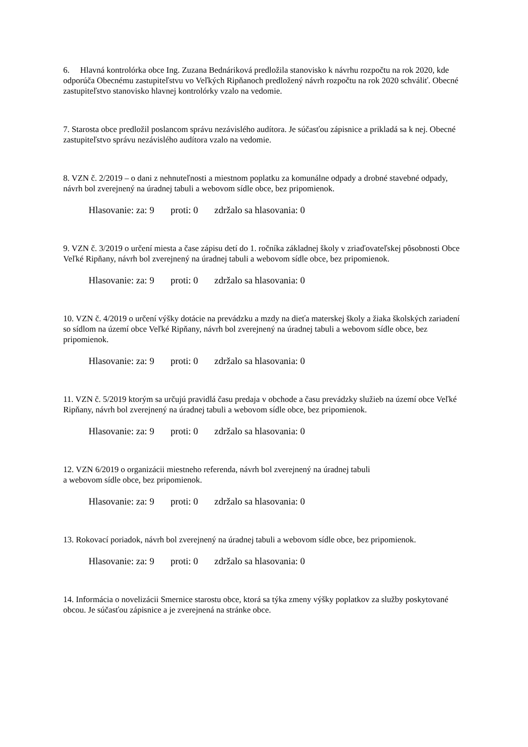6. Hlavná kontrolórka obce Ing. Zuzana Bednáriková predložila stanovisko k návrhu rozpočtu na rok 2020, kde odporúča Obecnému zastupiteľstvu vo Veľkých Ripňanoch predložený návrh rozpočtu na rok 2020 schváliť. Obecné zastupiteľstvo stanovisko hlavnej kontrolórky vzalo na vedomie.
7. Starosta obce predložil poslancom správu nezávislého audítora. Je súčasťou zápisnice a prikladá sa k nej. Obecné zastupiteľstvo správu nezávislého audítora vzalo na vedomie.
8. VZN č. 2/2019 – o dani z nehnuteľnosti a miestnom poplatku za komunálne odpady a drobné stavebné odpady, návrh bol zverejnený na úradnej tabuli a webovom sídle obce, bez pripomienok.
Hlasovanie: za: 9 proti: 0 zdržalo sa hlasovania: 0
9. VZN č. 3/2019 o určení miesta a čase zápisu detí do 1. ročníka základnej školy v zriaďovateľskej pôsobnosti Obce Veľké Ripňany, návrh bol zverejnený na úradnej tabuli a webovom sídle obce, bez pripomienok.
Hlasovanie: za: 9 proti: 0 zdržalo sa hlasovania: 0
10. VZN č. 4/2019 o určení výšky dotácie na prevádzku a mzdy na dieťa materskej školy a žiaka školských zariadení so sídlom na území obce Veľké Ripňany, návrh bol zverejnený na úradnej tabuli a webovom sídle obce, bez pripomienok.
Hlasovanie: za: 9 proti: 0 zdržalo sa hlasovania: 0
11. VZN č. 5/2019 ktorým sa určujú pravidlá času predaja v obchode a času prevádzky služieb na území obce Veľké Ripňany, návrh bol zverejnený na úradnej tabuli a webovom sídle obce, bez pripomienok.
Hlasovanie: za: 9 proti: 0 zdržalo sa hlasovania: 0
12. VZN 6/2019 o organizácii miestneho referenda, návrh bol zverejnený na úradnej tabuli
a webovom sídle obce, bez pripomienok.
Hlasovanie: za: 9 proti: 0 zdržalo sa hlasovania: 0
13. Rokovací poriadok, návrh bol zverejnený na úradnej tabuli a webovom sídle obce, bez pripomienok.
Hlasovanie: za: 9 proti: 0 zdržalo sa hlasovania: 0
14. Informácia o novelizácii Smernice starostu obce, ktorá sa týka zmeny výšky poplatkov za služby poskytované obcou. Je súčasťou zápisnice a je zverejnená na stránke obce.